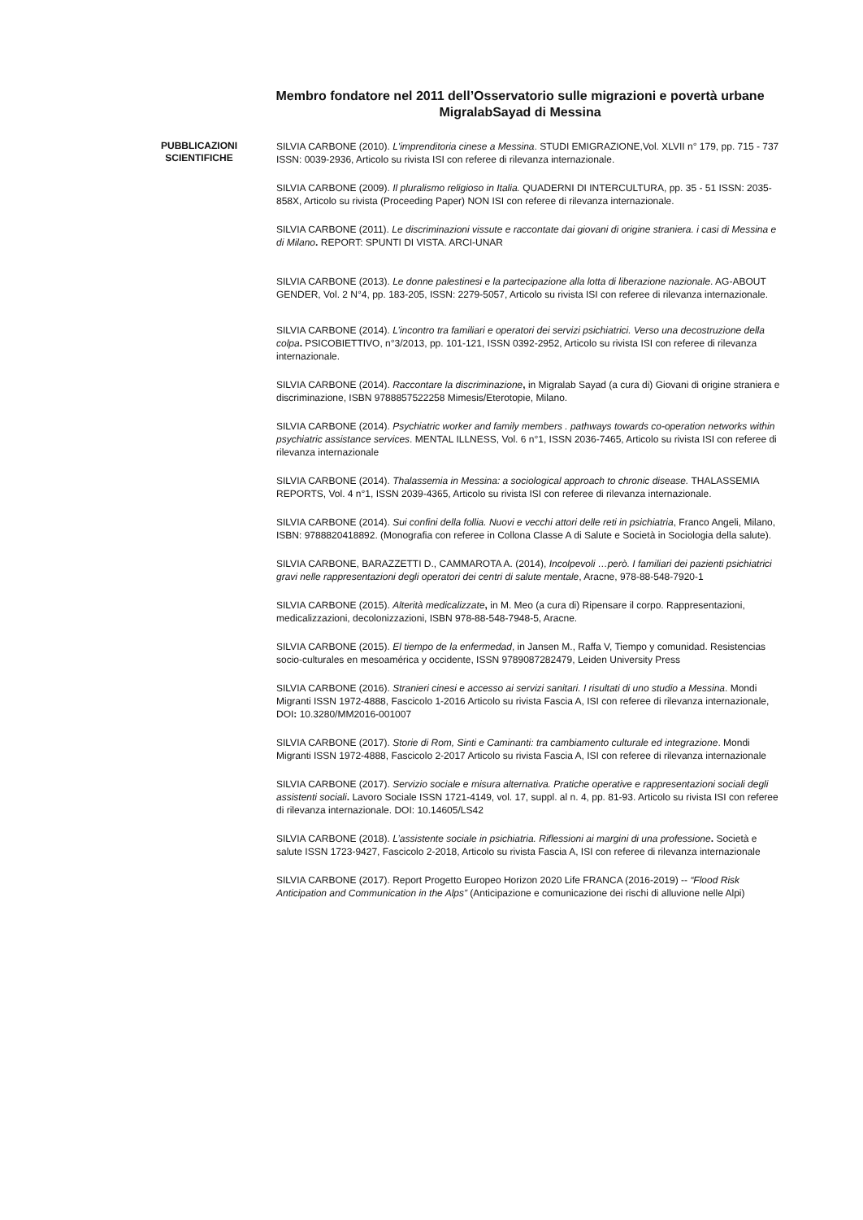Membro fondatore nel 2011 dell’Osservatorio sulle migrazioni e povertà urbane MigralabSayad di Messina
PUBBLICAZIONI
SCIENTIFICHE
SILVIA CARBONE (2010). L'imprenditoria cinese a Messina. STUDI EMIGRAZIONE,Vol. XLVII n° 179, pp. 715 - 737 ISSN: 0039-2936, Articolo su rivista ISI con referee di rilevanza internazionale.
SILVIA CARBONE (2009). Il pluralismo religioso in Italia. QUADERNI DI INTERCULTURA, pp. 35 - 51 ISSN: 2035-858X, Articolo su rivista (Proceeding Paper) NON ISI con referee di rilevanza internazionale.
SILVIA CARBONE (2011). Le discriminazioni vissute e raccontate dai giovani di origine straniera. i casi di Messina e di Milano. REPORT: SPUNTI DI VISTA. ARCI-UNAR
SILVIA CARBONE (2013). Le donne palestinesi e la partecipazione alla lotta di liberazione nazionale. AG-ABOUT GENDER, Vol. 2 N°4, pp. 183-205, ISSN: 2279-5057, Articolo su rivista ISI con referee di rilevanza internazionale.
SILVIA CARBONE (2014). L’incontro tra familiari e operatori dei servizi psichiatrici. Verso una decostruzione della colpa. PSICOBIETTIVO, n°3/2013, pp. 101-121, ISSN 0392-2952, Articolo su rivista ISI con referee di rilevanza internazionale.
SILVIA CARBONE (2014). Raccontare la discriminazione, in Migralab Sayad (a cura di) Giovani di origine straniera e discriminazione, ISBN 9788857522258 Mimesis/Eterotopie, Milano.
SILVIA CARBONE (2014). Psychiatric worker and family members . pathways towards co-operation networks within psychiatric assistance services. MENTAL ILLNESS, Vol. 6 n°1, ISSN 2036-7465, Articolo su rivista ISI con referee di rilevanza internazionale
SILVIA CARBONE (2014). Thalassemia in Messina: a sociological approach to chronic disease. THALASSEMIA REPORTS, Vol. 4 n°1, ISSN 2039-4365, Articolo su rivista ISI con referee di rilevanza internazionale.
SILVIA CARBONE (2014). Sui confini della follia. Nuovi e vecchi attori delle reti in psichiatria, Franco Angeli, Milano, ISBN: 9788820418892. (Monografia con referee in Collona Classe A di Salute e Società in Sociologia della salute).
SILVIA CARBONE, BARAZZETTI D., CAMMAROTA A. (2014), Incolpevoli …però. I familiari dei pazienti psichiatrici gravi nelle rappresentazioni degli operatori dei centri di salute mentale, Aracne, 978-88-548-7920-1
SILVIA CARBONE (2015). Alterità medicalizzate, in M. Meo (a cura di) Ripensare il corpo. Rappresentazioni, medicalizzazioni, decolonizzazioni, ISBN 978-88-548-7948-5, Aracne.
SILVIA CARBONE (2015). El tiempo de la enfermedad, in Jansen M., Raffa V, Tiempo y comunidad. Resistencias socio-culturales en mesoamérica y occidente, ISSN 9789087282479, Leiden University Press
SILVIA CARBONE (2016). Stranieri cinesi e accesso ai servizi sanitari. I risultati di uno studio a Messina. Mondi Migranti ISSN 1972-4888, Fascicolo 1-2016 Articolo su rivista Fascia A, ISI con referee di rilevanza internazionale, DOI: 10.3280/MM2016-001007
SILVIA CARBONE (2017). Storie di Rom, Sinti e Caminanti: tra cambiamento culturale ed integrazione. Mondi Migranti ISSN 1972-4888, Fascicolo 2-2017 Articolo su rivista Fascia A, ISI con referee di rilevanza internazionale
SILVIA CARBONE (2017). Servizio sociale e misura alternativa. Pratiche operative e rappresentazioni sociali degli assistenti sociali. Lavoro Sociale ISSN 1721-4149, vol. 17, suppl. al n. 4, pp. 81-93. Articolo su rivista ISI con referee di rilevanza internazionale. DOI: 10.14605/LS42
SILVIA CARBONE (2018). L’assistente sociale in psichiatria. Riflessioni ai margini di una professione. Società e salute ISSN 1723-9427, Fascicolo 2-2018, Articolo su rivista Fascia A, ISI con referee di rilevanza internazionale
SILVIA CARBONE (2017). Report Progetto Europeo Horizon 2020 Life FRANCA (2016-2019) -- “Flood Risk Anticipation and Communication in the Alps” (Anticipazione e comunicazione dei rischi di alluvione nelle Alpi)